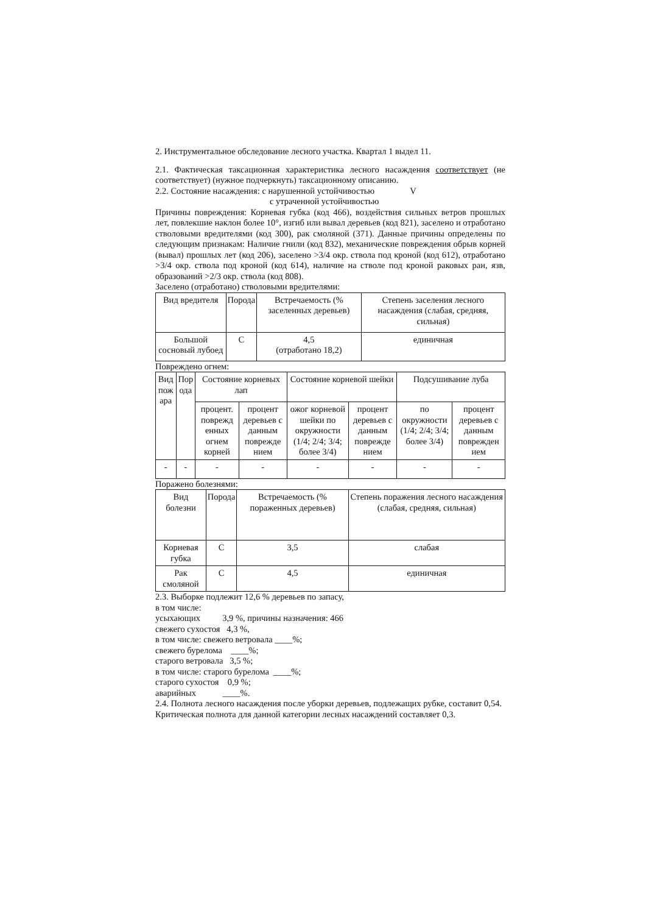2. Инструментальное обследование лесного участка. Квартал 1 выдел 11.
2.1. Фактическая таксационная характеристика лесного насаждения соответствует (не соответствует) (нужное подчеркнуть) таксационному описанию.
2.2. Состояние насаждения: с нарушенной устойчивостью V
с утраченной устойчивостью
Причины повреждения: Корневая губка (код 466), воздействия сильных ветров прошлых лет, повлекшие наклон более 10°, изгиб или вывал деревьев (код 821), заселено и отработано стволовыми вредителями (код 300), рак смоляной (371). Данные причины определены по следующим признакам: Наличие гнили (код 832), механические повреждения обрыв корней (вывал) прошлых лет (код 206), заселено >3/4 окр. ствола под кроной (код 612), отработано >3/4 окр. ствола под кроной (код 614), наличие на стволе под кроной раковых ран, язв, образований >2/3 окр. ствола (код 808).
Заселено (отработано) стволовыми вредителями:
| Вид вредителя | Порода | Встречаемость (% заселенных деревьев) | Степень заселения лесного насаждения (слабая, средняя, сильная) |
| --- | --- | --- | --- |
| Большой сосновый лубоед | С | 4,5 (отработано 18,2) | единичная |
Повреждено огнем:
| Вид пож ара | Пор ода | Состояние корневых лап | | Состояние корневой шейки | | Подсушивание луба | |
| --- | --- | --- | --- | --- | --- | --- | --- |
| | | процент. поврежд енных огнем корней | процент деревьев с данным поврежде нием | ожог корневой шейки по окружности (1/4; 2/4; 3/4; более 3/4) | процент деревьев с данным поврежде нием | по окружности (1/4; 2/4; 3/4; более 3/4) | процент деревьев с данным поврежден ием |
| - | - | - | - | - | - | - | - |
Поражено болезнями:
| Вид болезни | Порода | Встречаемость (% пораженных деревьев) | Степень поражения лесного насаждения (слабая, средняя, сильная) |
| --- | --- | --- | --- |
| Корневая губка | С | 3,5 | слабая |
| Рак смоляной | С | 4,5 | единичная |
2.3. Выборке подлежит 12,6 % деревьев по запасу,
в том числе:
усыхающих 3,9 %, причины назначения: 466
свежего сухостоя 4,3 %,
в том числе: свежего ветровала ____%;
свежего бурелома ____%;
старого ветровала 3,5 %;
в том числе: старого бурелома ____%;
старого сухостоя 0,9 %;
аварийных ____%.
2.4. Полнота лесного насаждения после уборки деревьев, подлежащих рубке, составит 0,54.
Критическая полнота для данной категории лесных насаждений составляет 0,3.